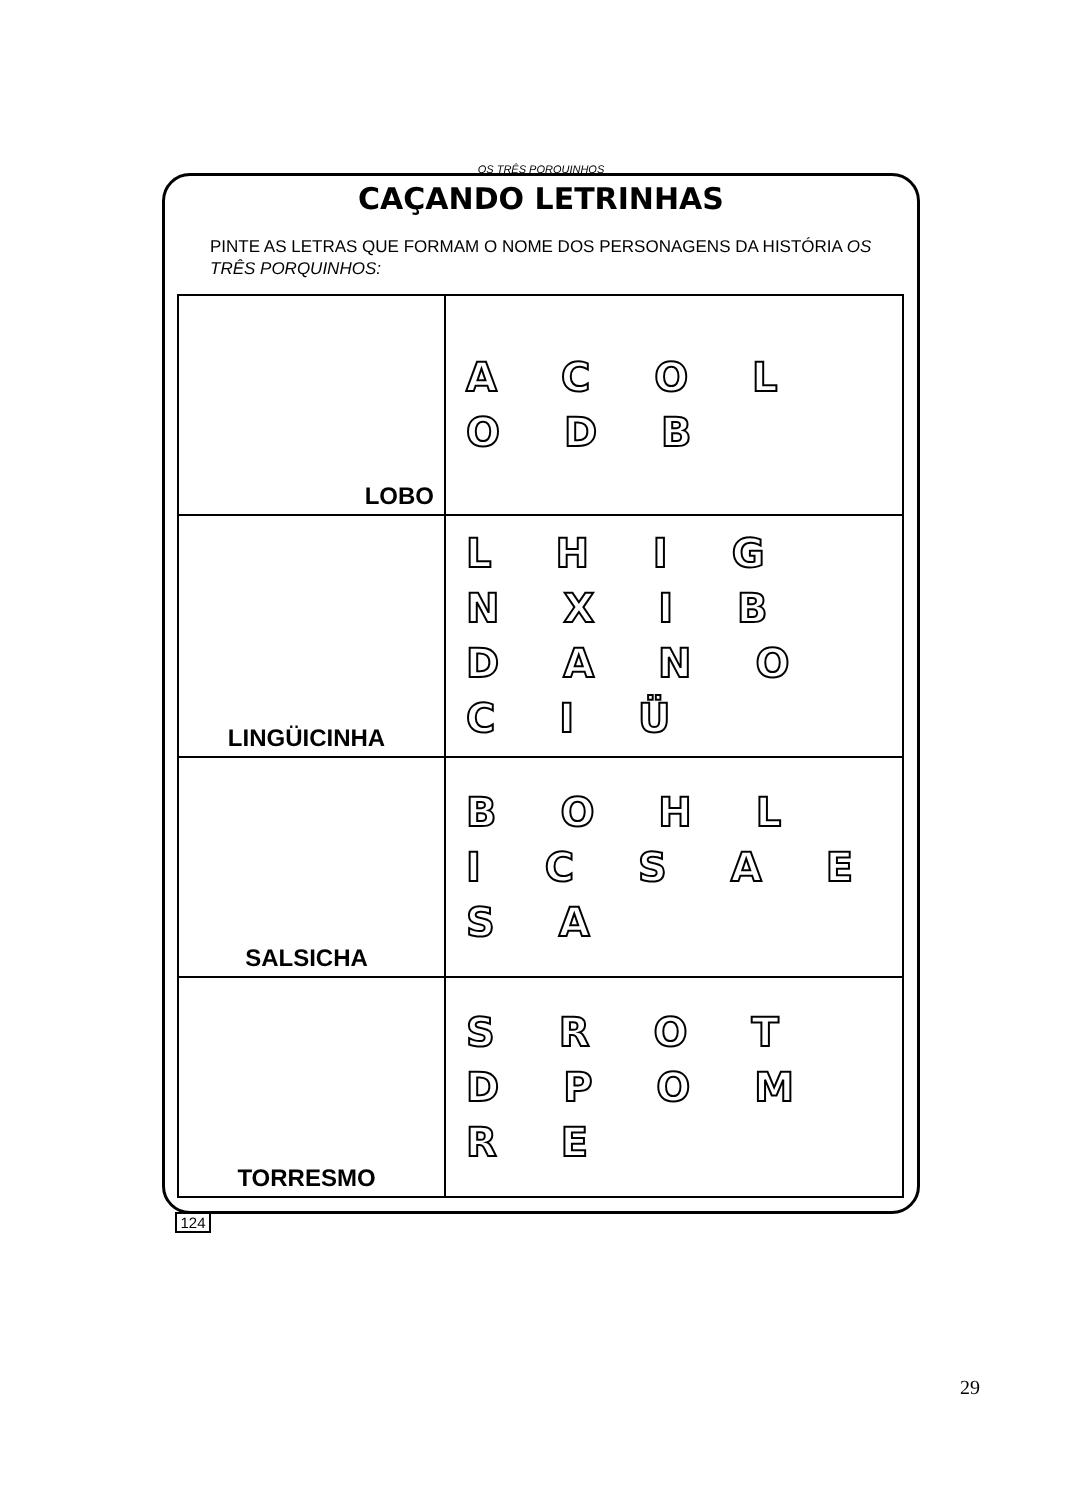OS TRÊS PORQUINHOS
CAÇANDO LETRINHAS
PINTE AS LETRAS QUE FORMAM O NOME DOS PERSONAGENS DA HISTÓRIA OS TRÊS PORQUINHOS:
| LOBO | A C O L O D B |
| LINGÜICINHA | L H I G N X I B D A N O C I Ü |
| SALSICHA | B O H L I C S A E S A |
| TORRESMO | S R O T D P O M R E |
124
29